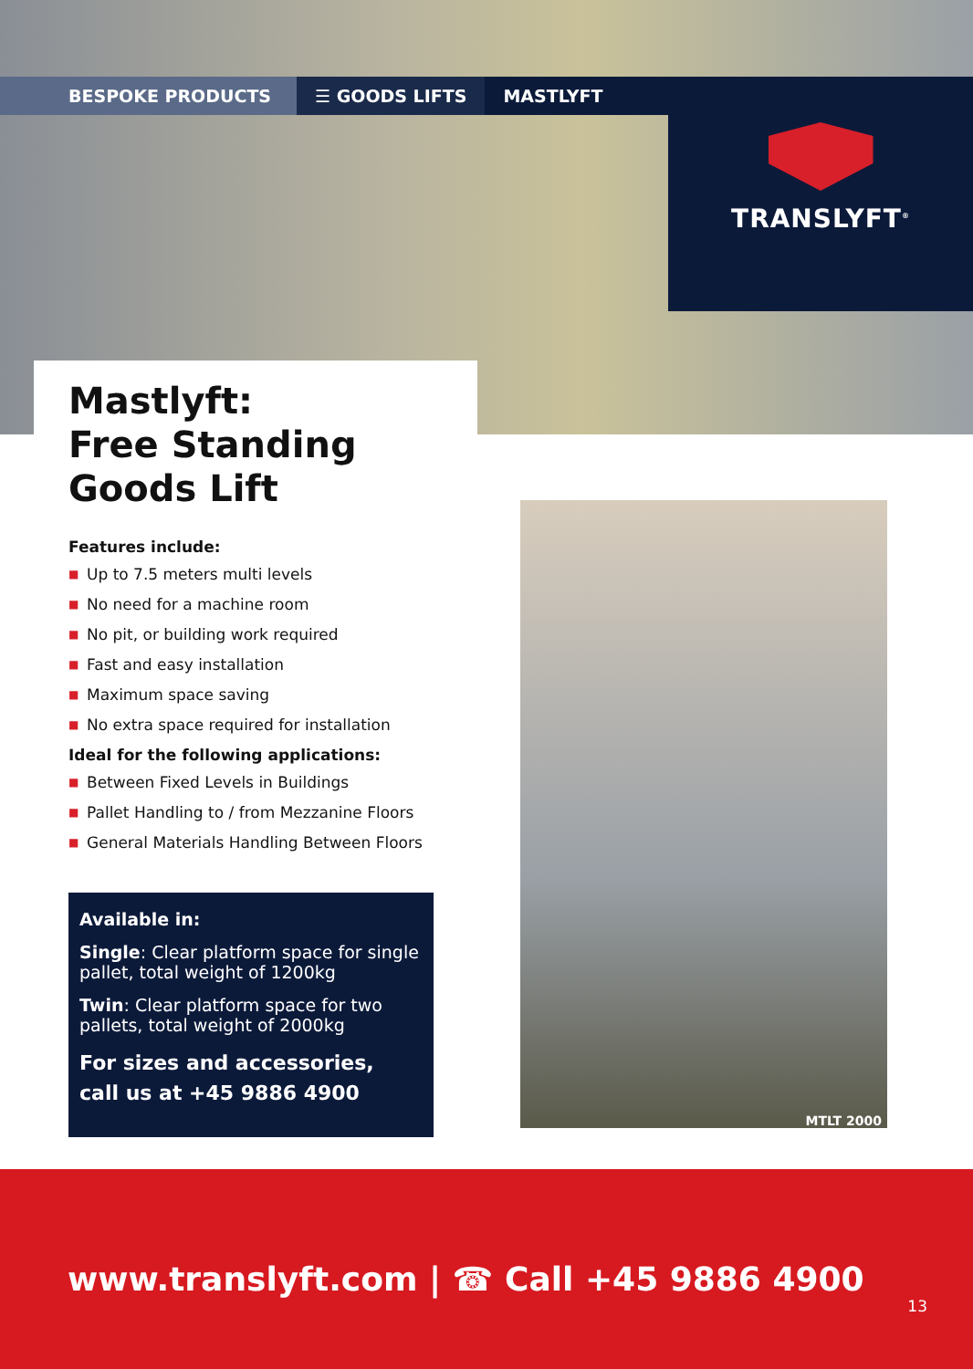BESPOKE PRODUCTS ☰ GOODS LIFTS MASTLYFT
TRANSLYFT<sup>®</sup>
Mastlyft:
Free Standing
Goods Lift
Features include:
■ Up to 7.5 meters multi levels
■ No need for a machine room
■ No pit, or building work required
■ Fast and easy installation
■ Maximum space saving
■ No extra space required for installation
Ideal for the following applications:
■ Between Fixed Levels in Buildings
■ Pallet Handling to / from Mezzanine Floors
■ General Materials Handling Between Floors
Available in:
Single: Clear platform space for single pallet, total weight of 1200kg
Twin: Clear platform space for two pallets, total weight of 2000kg
For sizes and accessories,
call us at +45 9886 4900
MTLT 2000
www.translyft.com | ☎ Call +45 9886 4900
13